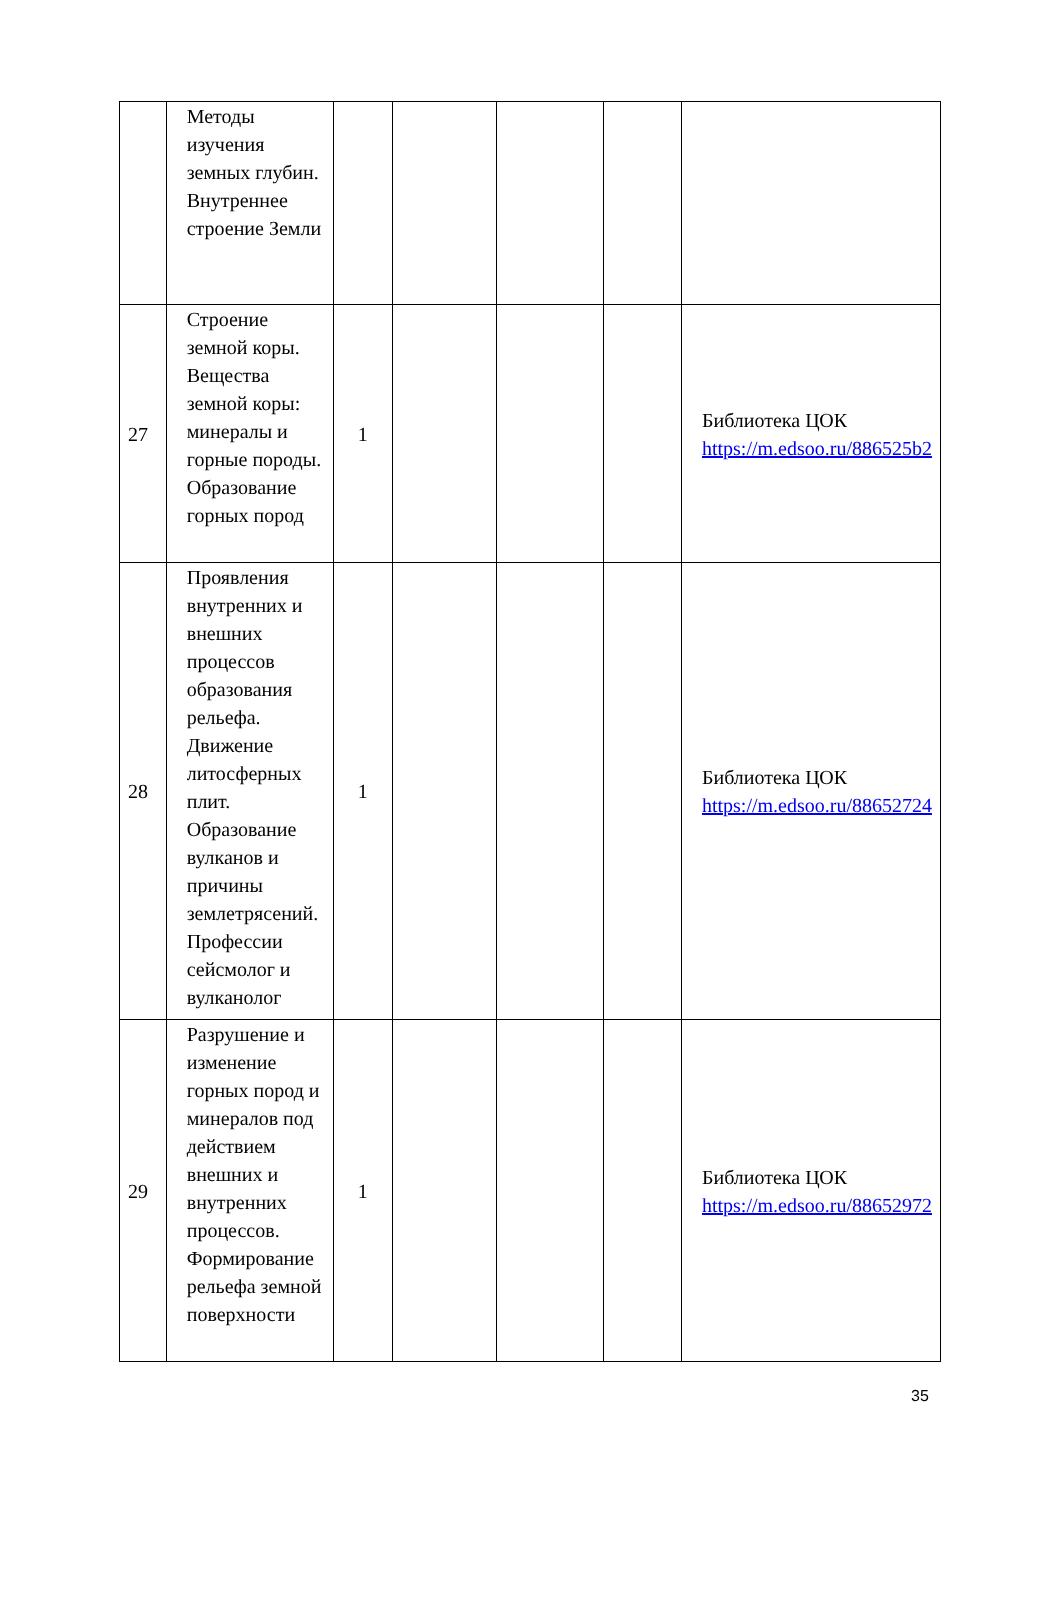| | Методы изучения земных глубин. Внутреннее строение Земли | | | | | |
| 27 | Строение земной коры. Вещества земной коры: минералы и горные породы. Образование горных пород | 1 | | | | Библиотека ЦОК https://m.edsoo.ru/886525b2 |
| 28 | Проявления внутренних и внешних процессов образования рельефа. Движение литосферных плит. Образование вулканов и причины землетрясений. Профессии сейсмолог и вулканолог | 1 | | | | Библиотека ЦОК https://m.edsoo.ru/88652724 |
| 29 | Разрушение и изменение горных пород и минералов под действием внешних и внутренних процессов. Формирование рельефа земной поверхности | 1 | | | | Библиотека ЦОК https://m.edsoo.ru/88652972 |
35